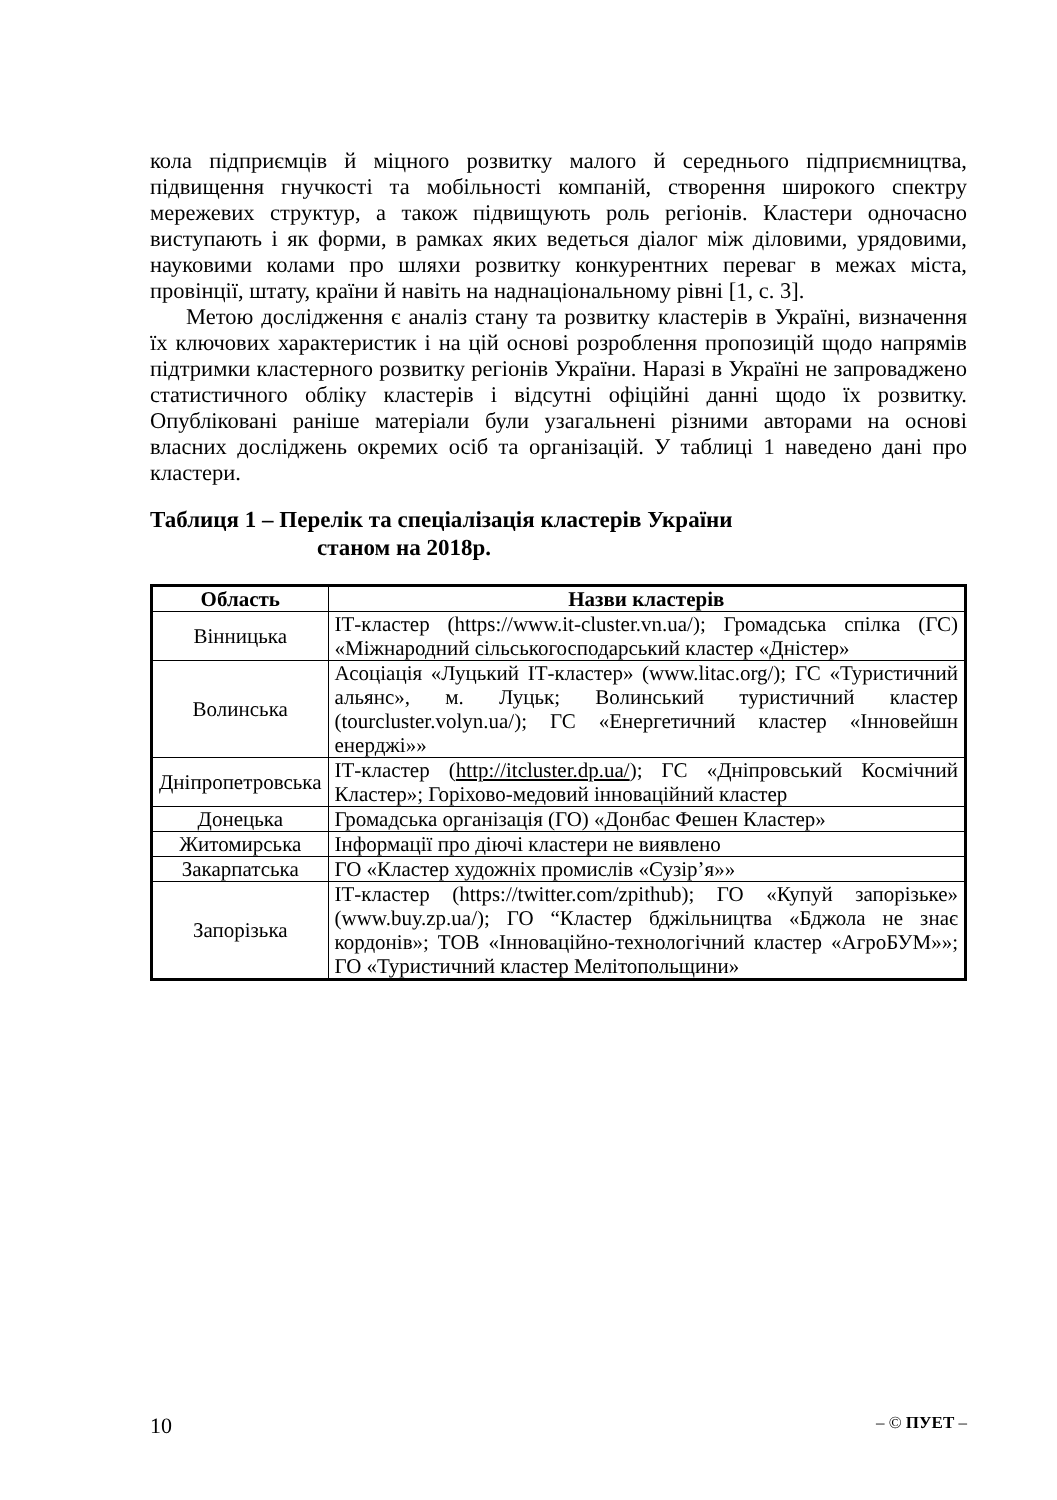кола підприємців й міцного розвитку малого й середнього підприємництва, підвищення гнучкості та мобільності компаній, створення широкого спектру мережевих структур, а також підвищують роль регіонів. Кластери одночасно виступають і як форми, в рамках яких ведеться діалог між діловими, урядовими, науковими колами про шляхи розвитку конкурентних переваг в межах міста, провінції, штату, країни й навіть на наднаціональному рівні [1, с. 3].
Метою дослідження є аналіз стану та розвитку кластерів в Україні, визначення їх ключових характеристик і на цій основі розроблення пропозицій щодо напрямів підтримки кластерного розвитку регіонів України. Наразі в Україні не запроваджено статистичного обліку кластерів і відсутні офіційні данні щодо їх розвитку. Опубліковані раніше матеріали були узагальнені різними авторами на основі власних досліджень окремих осіб та організацій. У таблиці 1 наведено дані про кластери.
Таблиця 1 – Перелік та спеціалізація кластерів України
станом на 2018р.
| Область | Назви кластерів |
| --- | --- |
| Вінницька | ІТ-кластер (https://www.it-cluster.vn.ua/); Громадська спілка (ГС) «Міжнародний сільськогосподарський кластер «Дністер» |
| Волинська | Асоціація «Луцький ІТ-кластер» (www.litac.org/); ГС «Туристичний альянс», м. Луцьк; Волинський туристичний кластер (tourcluster.volyn.ua/); ГС «Енергетичний кластер «Інновейшн енерджі»» |
| Дніпропетровська | ІТ-кластер ( http://itcluster.dp.ua/ ); ГС «Дніпровський Космічний Кластер»; Горіхово-медовий інноваційний кластер |
| Донецька | Громадська організація (ГО) «Донбас Фешен Кластер» |
| Житомирська | Інформації про діючі кластери не виявлено |
| Закарпатська | ГО «Кластер художніх промислів «Сузір’я»» |
| Запорізька | ІТ-кластер (https://twitter.com/zpithub); ГО «Купуй запорізьке» (www.buy.zp.ua/); ГО “Кластер бджільництва «Бджола не знає кордонів»; ТОВ «Інноваційно-технологічний кластер «АгроБУМ»»; ГО «Туристичний кластер Мелітопольщини» |
10 – © ПУЕТ –